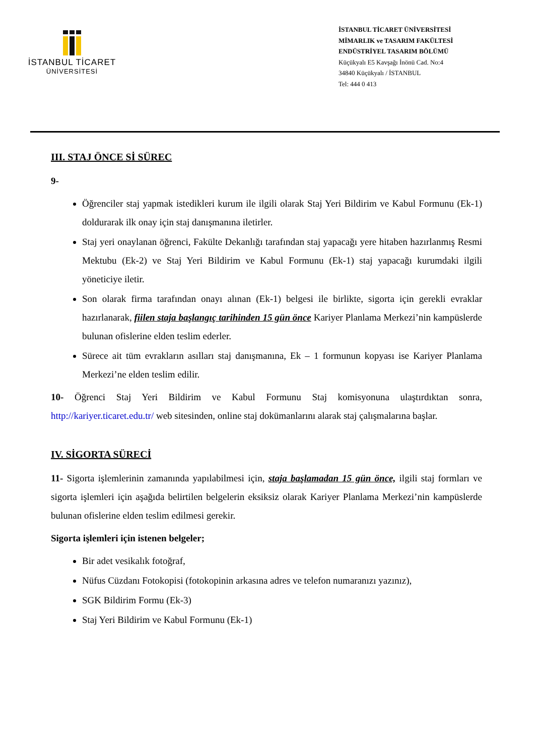İSTANBUL TİCARET
ÜNİVERSİTESİ
İSTANBUL TİCARET ÜNİVERSİTESİ
MİMARLIK ve TASARIM FAKÜLTESİ
ENDÜSTRİYEL TASARIM BÖLÜMÜ
Küçükyalı E5 Kavşağı İnönü Cad. No:4
34840 Küçükyalı / İSTANBUL
Tel: 444 0 413
III. STAJ ÖNCE Sİ SÜREC
9-
Öğrenciler staj yapmak istedikleri kurum ile ilgili olarak Staj Yeri Bildirim ve Kabul Formunu (Ek-1) doldurarak ilk onay için staj danışmanına iletirler.
Staj yeri onaylanan öğrenci, Fakülte Dekanlığı tarafından staj yapacağı yere hitaben hazırlanmış Resmi Mektubu (Ek-2) ve Staj Yeri Bildirim ve Kabul Formunu (Ek-1) staj yapacağı kurumdaki ilgili yöneticiye iletir.
Son olarak firma tarafından onayı alınan (Ek-1) belgesi ile birlikte, sigorta için gerekli evraklar hazırlanarak, fiilen staja başlangıç tarihinden 15 gün önce Kariyer Planlama Merkezi’nin kampüslerde bulunan ofislerine elden teslim ederler.
Sürece ait tüm evrakların asılları staj danışmanına, Ek – 1 formunun kopyası ise Kariyer Planlama Merkezi’ne elden teslim edilir.
10- Öğrenci Staj Yeri Bildirim ve Kabul Formunu Staj komisyonuna ulaştırdıktan sonra, http://kariyer.ticaret.edu.tr/ web sitesinden, online staj dokümanlarını alarak staj çalışmalarına başlar.
IV. SİGORTA SÜRECİ
11- Sigorta işlemlerinin zamanında yapılabilmesi için, staja başlamadan 15 gün önce, ilgili staj formları ve sigorta işlemleri için aşağıda belirtilen belgelerin eksiksiz olarak Kariyer Planlama Merkezi’nin kampüslerde bulunan ofislerine elden teslim edilmesi gerekir.
Sigorta işlemleri için istenen belgeler;
Bir adet vesikalık fotoğraf,
Nüfus Cüzdanı Fotokopisi (fotokopinin arkasına adres ve telefon numaranızı yazınız),
SGK Bildirim Formu (Ek-3)
Staj Yeri Bildirim ve Kabul Formunu (Ek-1)